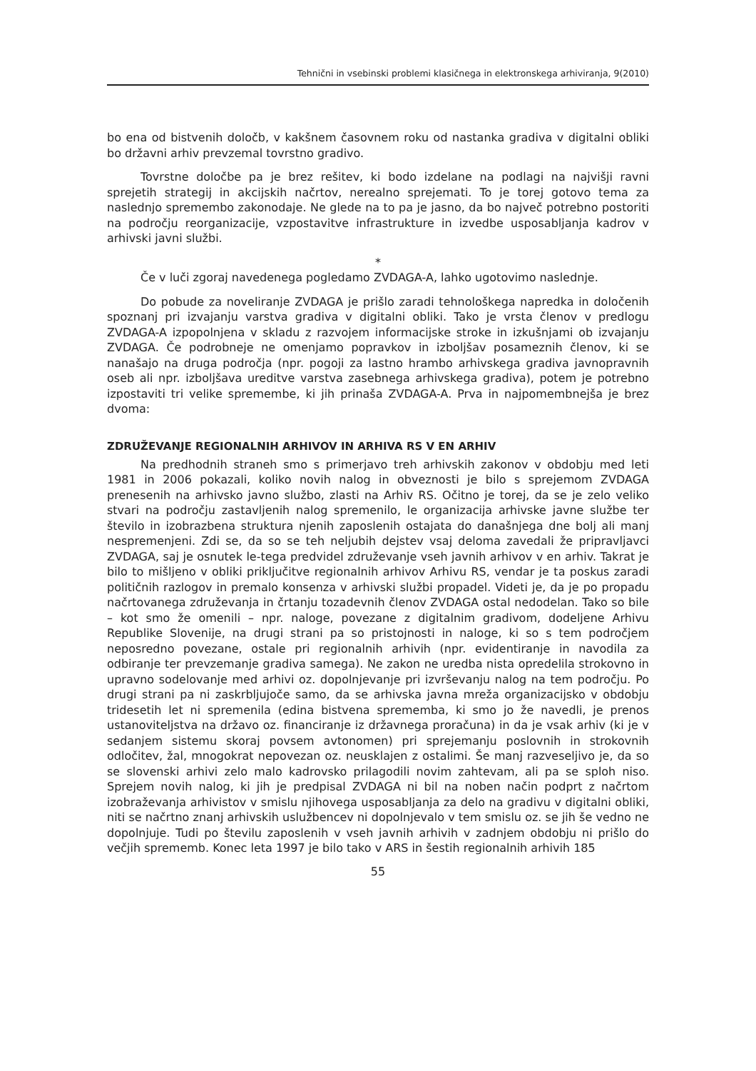Tehnični in vsebinski problemi klasičnega in elektronskega arhiviranja, 9(2010)
bo ena od bistvenih določb, v kakšnem časovnem roku od nastanka gradiva v digitalni obliki bo državni arhiv prevzemal tovrstno gradivo.
Tovrstne določbe pa je brez rešitev, ki bodo izdelane na podlagi na najvišji ravni sprejetih strategij in akcijskih načrtov, nerealno sprejemati. To je torej gotovo tema za naslednjo spremembo zakonodaje. Ne glede na to pa je jasno, da bo največ potrebno postoriti na področju reorganizacije, vzpostavitve infrastrukture in izvedbe usposabljanja kadrov v arhivski javni službi.
*
Če v luči zgoraj navedenega pogledamo ZVDAGA-A, lahko ugotovimo naslednje.
Do pobude za noveliranje ZVDAGA je prišlo zaradi tehnološkega napredka in določenih spoznanj pri izvajanju varstva gradiva v digitalni obliki. Tako je vrsta členov v predlogu ZVDAGA-A izpopolnjena v skladu z razvojem informacijske stroke in izkušnjami ob izvajanju ZVDAGA. Če podrobneje ne omenjamo popravkov in izboljšav posameznih členov, ki se nanašajo na druga področja (npr. pogoji za lastno hrambo arhivskega gradiva javnopravnih oseb ali npr. izboljšava ureditve varstva zasebnega arhivskega gradiva), potem je potrebno izpostaviti tri velike spremembe, ki jih prinaša ZVDAGA-A. Prva in najpomembnejša je brez dvoma:
ZDRUŽEVANJE REGIONALNIH ARHIVOV IN ARHIVA RS V EN ARHIV
Na predhodnih straneh smo s primerjavo treh arhivskih zakonov v obdobju med leti 1981 in 2006 pokazali, koliko novih nalog in obveznosti je bilo s sprejemom ZVDAGA prenesenih na arhivsko javno službo, zlasti na Arhiv RS. Očitno je torej, da se je zelo veliko stvari na področju zastavljenih nalog spremenilo, le organizacija arhivske javne službe ter število in izobrazbena struktura njenih zaposlenih ostajata do današnjega dne bolj ali manj nespremenjeni. Zdi se, da so se teh neljubih dejstev vsaj deloma zavedali že pripravljavci ZVDAGA, saj je osnutek le-tega predvidel združevanje vseh javnih arhivov v en arhiv. Takrat je bilo to mišljeno v obliki priključitve regionalnih arhivov Arhivu RS, vendar je ta poskus zaradi političnih razlogov in premalo konsenza v arhivski službi propadel. Videti je, da je po propadu načrtovanega združevanja in črtanju tozadevnih členov ZVDAGA ostal nedodelan. Tako so bile – kot smo že omenili – npr. naloge, povezane z digitalnim gradivom, dodeljene Arhivu Republike Slovenije, na drugi strani pa so pristojnosti in naloge, ki so s tem področjem neposredno povezane, ostale pri regionalnih arhivih (npr. evidentiranje in navodila za odbiranje ter prevzemanje gradiva samega). Ne zakon ne uredba nista opredelila strokovno in upravno sodelovanje med arhivi oz. dopolnjevanje pri izvrševanju nalog na tem področju. Po drugi strani pa ni zaskrbljujoče samo, da se arhivska javna mreža organizacijsko v obdobju tridesetih let ni spremenila (edina bistvena sprememba, ki smo jo že navedli, je prenos ustanoviteljstva na državo oz. financiranje iz državnega proračuna) in da je vsak arhiv (ki je v sedanjem sistemu skoraj povsem avtonomen) pri sprejemanju poslovnih in strokovnih odločitev, žal, mnogokrat nepovezan oz. neusklajen z ostalimi. Še manj razveseljivo je, da so se slovenski arhivi zelo malo kadrovsko prilagodili novim zahtevam, ali pa se sploh niso. Sprejem novih nalog, ki jih je predpisal ZVDAGA ni bil na noben način podprt z načrtom izobraževanja arhivistov v smislu njihovega usposabljanja za delo na gradivu v digitalni obliki, niti se načrtno znanj arhivskih uslužbencev ni dopolnjevalo v tem smislu oz. se jih še vedno ne dopolnjuje. Tudi po številu zaposlenih v vseh javnih arhivih v zadnjem obdobju ni prišlo do večjih sprememb. Konec leta 1997 je bilo tako v ARS in šestih regionalnih arhivih 185
55